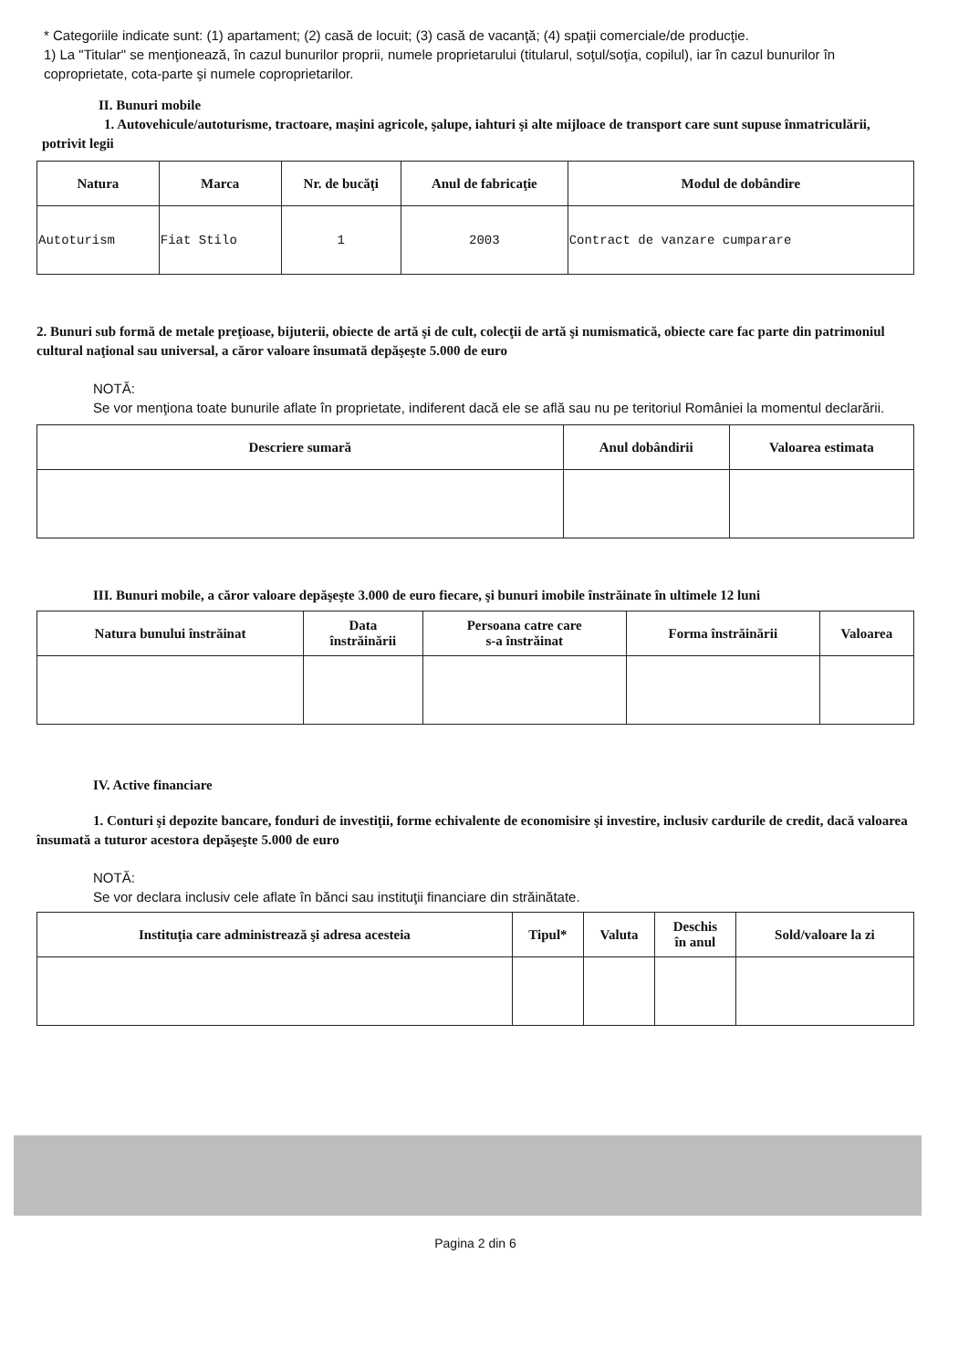* Categoriile indicate sunt: (1) apartament; (2) casă de locuit; (3) casă de vacanţă; (4) spaţii comerciale/de producţie.
1) La "Titular" se menţionează, în cazul bunurilor proprii, numele proprietarului (titularul, soţul/soţia, copilul), iar în cazul bunurilor în coproprietate, cota-parte şi numele coproprietarilor.
II. Bunuri mobile
1. Autovehicule/autoturisme, tractoare, maşini agricole, şalupe, iahturi şi alte mijloace de transport care sunt supuse înmatriculării, potrivit legii
| Natura | Marca | Nr. de bucăţi | Anul de fabricaţie | Modul de dobândire |
| --- | --- | --- | --- | --- |
| Autoturism | Fiat Stilo | 1 | 2003 | Contract de vanzare cumparare |
2. Bunuri sub formă de metale preţioase, bijuterii, obiecte de artă şi de cult, colecţii de artă şi numismatică, obiecte care fac parte din patrimoniul cultural naţional sau universal, a căror valoare însumată depăşeşte 5.000 de euro
NOTĂ:
Se vor menţiona toate bunurile aflate în proprietate, indiferent dacă ele se află sau nu pe teritoriul României la momentul declarării.
| Descriere sumară | Anul dobândirii | Valoarea estimata |
| --- | --- | --- |
III. Bunuri mobile, a căror valoare depăşeşte 3.000 de euro fiecare, şi bunuri imobile înstrăinate în ultimele 12 luni
| Natura bunului înstrăinat | Data înstrăinării | Persoana catre care s-a înstrăinat | Forma înstrăinării | Valoarea |
| --- | --- | --- | --- | --- |
IV. Active financiare
1. Conturi şi depozite bancare, fonduri de investiţii, forme echivalente de economisire şi investire, inclusiv cardurile de credit, dacă valoarea însumată a tuturor acestora depăşeşte 5.000 de euro
NOTĂ:
Se vor declara inclusiv cele aflate în bănci sau instituţii financiare din străinătate.
| Instituţia care administrează şi adresa acesteia | Tipul* | Valuta | Deschis în anul | Sold/valoare la zi |
| --- | --- | --- | --- | --- |
Pagina 2 din 6